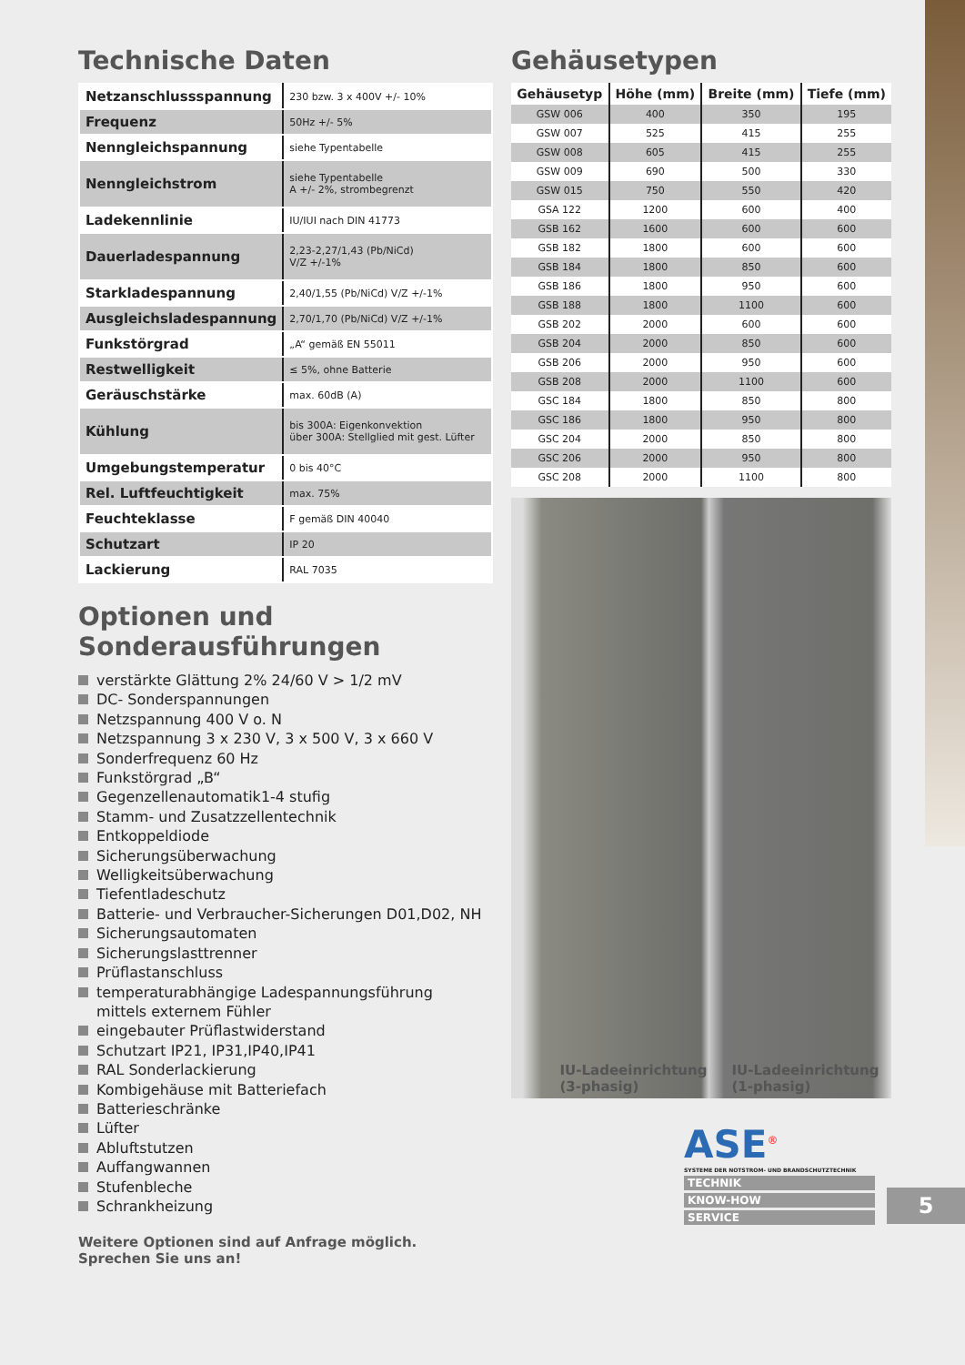Technische Daten
| Netzanschlussspannung | 230 bzw. 3 x 400V +/- 10% |
| Frequenz | 50Hz +/- 5% |
| Nenngleichspannung | siehe Typentabelle |
| Nenngleichstrom | siehe Typentabelle A +/- 2%, strombegrenzt |
| Ladekennlinie | IU/IUI nach DIN 41773 |
| Dauerladespannung | 2,23-2,27/1,43 (Pb/NiCd) V/Z +/-1% |
| Starkladespannung | 2,40/1,55 (Pb/NiCd) V/Z +/-1% |
| Ausgleichsladespannung | 2,70/1,70 (Pb/NiCd) V/Z +/-1% |
| Funkstörgrad | „A“ gemäß EN 55011 |
| Restwelligkeit | ≤ 5%, ohne Batterie |
| Geräuschstärke | max. 60dB (A) |
| Kühlung | bis 300A: Eigenkonvektion über 300A: Stellglied mit gest. Lüfter |
| Umgebungstemperatur | 0 bis 40°C |
| Rel. Luftfeuchtigkeit | max. 75% |
| Feuchteklasse | F gemäß DIN 40040 |
| Schutzart | IP 20 |
| Lackierung | RAL 7035 |
Optionen und
Sonderausführungen
verstärkte Glättung 2% 24/60 V > 1/2 mV
DC- Sonderspannungen
Netzspannung 400 V o. N
Netzspannung 3 x 230 V, 3 x 500 V, 3 x 660 V
Sonderfrequenz 60 Hz
Funkstörgrad „B“
Gegenzellenautomatik1-4 stufig
Stamm- und Zusatzzellentechnik
Entkoppeldiode
Sicherungsüberwachung
Welligkeitsüberwachung
Tiefentladeschutz
Batterie- und Verbraucher-Sicherungen D01,D02, NH
Sicherungsautomaten
Sicherungslasttrenner
Prüflastanschluss
temperaturabhängige Ladespannungsführung
mittels externem Fühler
eingebauter Prüflastwiderstand
Schutzart IP21, IP31,IP40,IP41
RAL Sonderlackierung
Kombigehäuse mit Batteriefach
Batterieschränke
Lüfter
Abluftstutzen
Auffangwannen
Stufenbleche
Schrankheizung
Weitere Optionen sind auf Anfrage möglich.
Sprechen Sie uns an!
Gehäusetypen
| Gehäusetyp | Höhe (mm) | Breite (mm) | Tiefe (mm) |
| --- | --- | --- | --- |
| GSW 006 | 400 | 350 | 195 |
| GSW 007 | 525 | 415 | 255 |
| GSW 008 | 605 | 415 | 255 |
| GSW 009 | 690 | 500 | 330 |
| GSW 015 | 750 | 550 | 420 |
| GSA 122 | 1200 | 600 | 400 |
| GSB 162 | 1600 | 600 | 600 |
| GSB 182 | 1800 | 600 | 600 |
| GSB 184 | 1800 | 850 | 600 |
| GSB 186 | 1800 | 950 | 600 |
| GSB 188 | 1800 | 1100 | 600 |
| GSB 202 | 2000 | 600 | 600 |
| GSB 204 | 2000 | 850 | 600 |
| GSB 206 | 2000 | 950 | 600 |
| GSB 208 | 2000 | 1100 | 600 |
| GSC 184 | 1800 | 850 | 800 |
| GSC 186 | 1800 | 950 | 800 |
| GSC 204 | 2000 | 850 | 800 |
| GSC 206 | 2000 | 950 | 800 |
| GSC 208 | 2000 | 1100 | 800 |
IU-Ladeeinrichtung
(3-phasig)
IU-Ladeeinrichtung
(1-phasig)
ASE<sup>®</sup>
SYSTEME DER NOTSTROM- UND BRANDSCHUTZTECHNIK
TECHNIK
KNOW-HOW
SERVICE
5